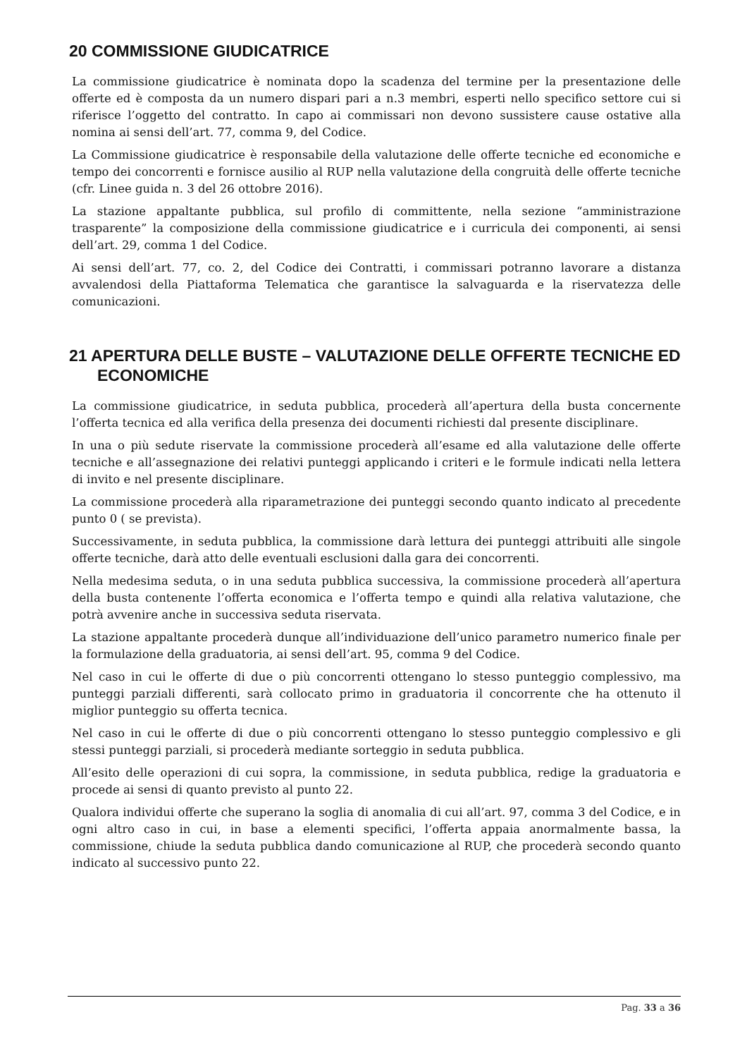20 COMMISSIONE GIUDICATRICE
La commissione giudicatrice è nominata dopo la scadenza del termine per la presentazione delle offerte ed è composta da un numero dispari pari a n.3 membri, esperti nello specifico settore cui si riferisce l’oggetto del contratto. In capo ai commissari non devono sussistere cause ostative alla nomina ai sensi dell’art. 77, comma 9, del Codice.
La Commissione giudicatrice è responsabile della valutazione delle offerte tecniche ed economiche e tempo dei concorrenti e fornisce ausilio al RUP nella valutazione della congruità delle offerte tecniche (cfr. Linee guida n. 3 del 26 ottobre 2016).
La stazione appaltante pubblica, sul profilo di committente, nella sezione “amministrazione trasparente” la composizione della commissione giudicatrice e i curricula dei componenti, ai sensi dell’art. 29, comma 1 del Codice.
Ai sensi dell’art. 77, co. 2, del Codice dei Contratti, i commissari potranno lavorare a distanza avvalendosi della Piattaforma Telematica che garantisce la salvaguarda e la riservatezza delle comunicazioni.
21 APERTURA DELLE BUSTE – VALUTAZIONE DELLE OFFERTE TECNICHE ED ECONOMICHE
La commissione giudicatrice, in seduta pubblica, procederà all’apertura della busta concernente l’offerta tecnica ed alla verifica della presenza dei documenti richiesti dal presente disciplinare.
In una o più sedute riservate la commissione procederà all’esame ed alla valutazione delle offerte tecniche e all’assegnazione dei relativi punteggi applicando i criteri e le formule indicati nella lettera di invito e nel presente disciplinare.
La commissione procederà alla riparametrazione dei punteggi secondo quanto indicato al precedente punto 0 ( se prevista).
Successivamente, in seduta pubblica, la commissione darà lettura dei punteggi attribuiti alle singole offerte tecniche, darà atto delle eventuali esclusioni dalla gara dei concorrenti.
Nella medesima seduta, o in una seduta pubblica successiva, la commissione procederà all’apertura della busta contenente l’offerta economica e l’offerta tempo e quindi alla relativa valutazione, che potrà avvenire anche in successiva seduta riservata.
La stazione appaltante procederà dunque all’individuazione dell’unico parametro numerico finale per la formulazione della graduatoria, ai sensi dell’art. 95, comma 9 del Codice.
Nel caso in cui le offerte di due o più concorrenti ottengano lo stesso punteggio complessivo, ma punteggi parziali differenti, sarà collocato primo in graduatoria il concorrente che ha ottenuto il miglior punteggio su offerta tecnica.
Nel caso in cui le offerte di due o più concorrenti ottengano lo stesso punteggio complessivo e gli stessi punteggi parziali, si procederà mediante sorteggio in seduta pubblica.
All’esito delle operazioni di cui sopra, la commissione, in seduta pubblica, redige la graduatoria e procede ai sensi di quanto previsto al punto 22.
Qualora individui offerte che superano la soglia di anomalia di cui all’art. 97, comma 3 del Codice, e in ogni altro caso in cui, in base a elementi specifici, l’offerta appaia anormalmente bassa, la commissione, chiude la seduta pubblica dando comunicazione al RUP, che procederà secondo quanto indicato al successivo punto 22.
Pag. 33 a 36